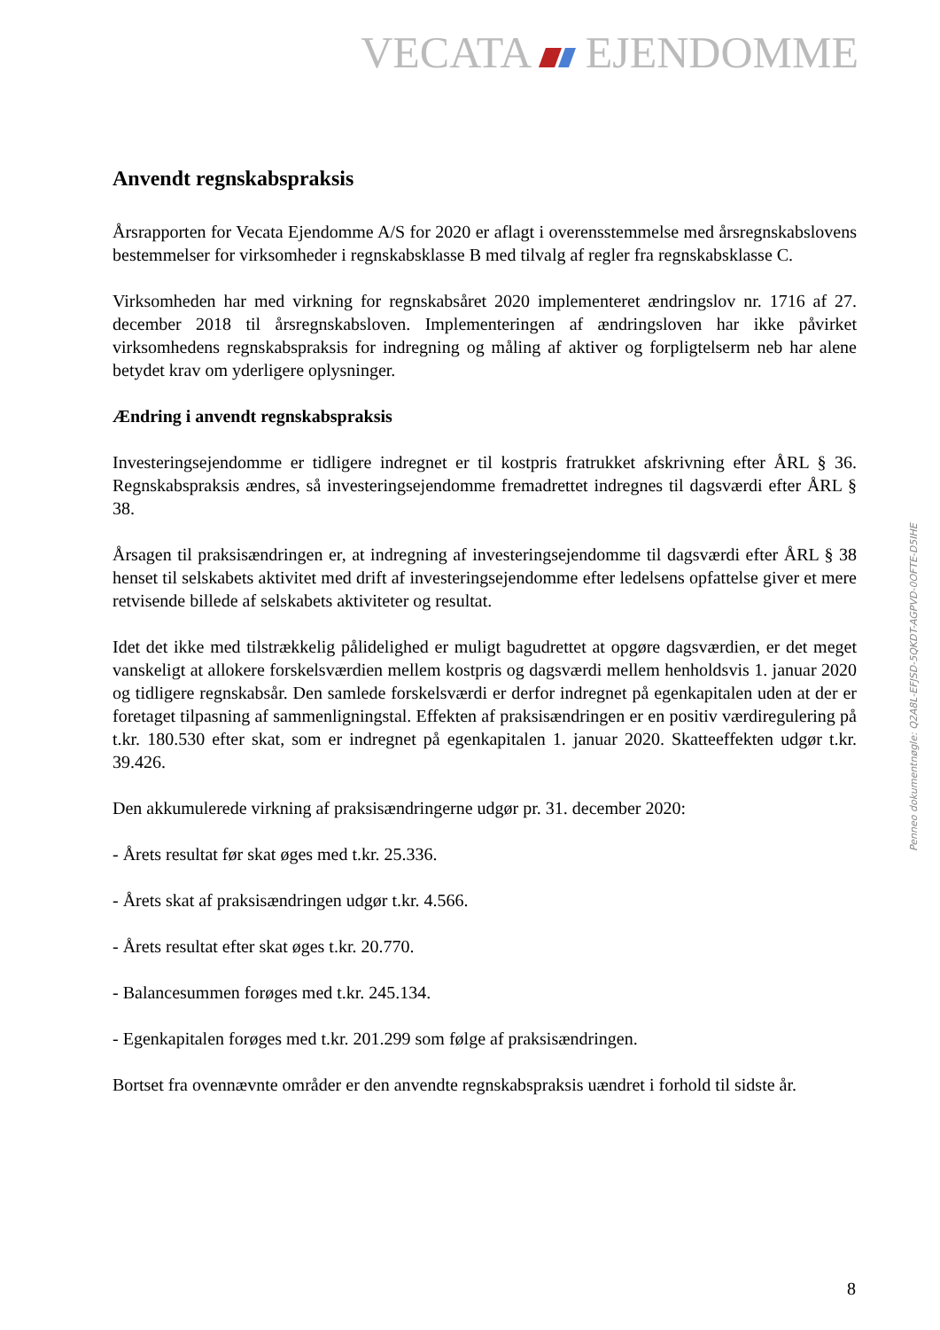VECATA EJENDOMME
Anvendt regnskabspraksis
Årsrapporten for Vecata Ejendomme A/S for 2020 er aflagt i overensstemmelse med årsregnskabslovens bestemmelser for virksomheder i regnskabsklasse B med tilvalg af regler fra regnskabsklasse C.
Virksomheden har med virkning for regnskabsåret 2020 implementeret ændringslov nr. 1716 af 27. december 2018 til årsregnskabsloven. Implementeringen af ændringsloven har ikke påvirket virksomhedens regnskabspraksis for indregning og måling af aktiver og forpligtelserm neb har alene betydet krav om yderligere oplysninger.
Ændring i anvendt regnskabspraksis
Investeringsejendomme er tidligere indregnet er til kostpris fratrukket afskrivning efter ÅRL § 36. Regnskabspraksis ændres, så investeringsejendomme fremadrettet indregnes til dagsværdi efter ÅRL § 38.
Årsagen til praksisændringen er, at indregning af investeringsejendomme til dagsværdi efter ÅRL § 38 henset til selskabets aktivitet med drift af investeringsejendomme efter ledelsens opfattelse giver et mere retvisende billede af selskabets aktiviteter og resultat.
Idet det ikke med tilstrækkelig pålidelighed er muligt bagudrettet at opgøre dagsværdien, er det meget vanskeligt at allokere forskelsværdien mellem kostpris og dagsværdi mellem henholdsvis 1. januar 2020 og tidligere regnskabsår. Den samlede forskelsværdi er derfor indregnet på egenkapitalen uden at der er foretaget tilpasning af sammenligningstal. Effekten af praksisændringen er en positiv værdiregulering på t.kr. 180.530 efter skat, som er indregnet på egenkapitalen 1. januar 2020. Skatteeffekten udgør t.kr. 39.426.
Den akkumulerede virkning af praksisændringerne udgør pr. 31. december 2020:
- Årets resultat før skat øges med t.kr. 25.336.
- Årets skat af praksisændringen udgør t.kr. 4.566.
- Årets resultat efter skat øges t.kr. 20.770.
- Balancesummen forøges med t.kr. 245.134.
- Egenkapitalen forøges med t.kr. 201.299 som følge af praksisændringen.
Bortset fra ovennævnte områder er den anvendte regnskabspraksis uændret i forhold til sidste år.
Penneo dokumentnøgle: Q2A8L-EFJSD-5QKDT-AGPVD-0OFTE-D5IHE
8